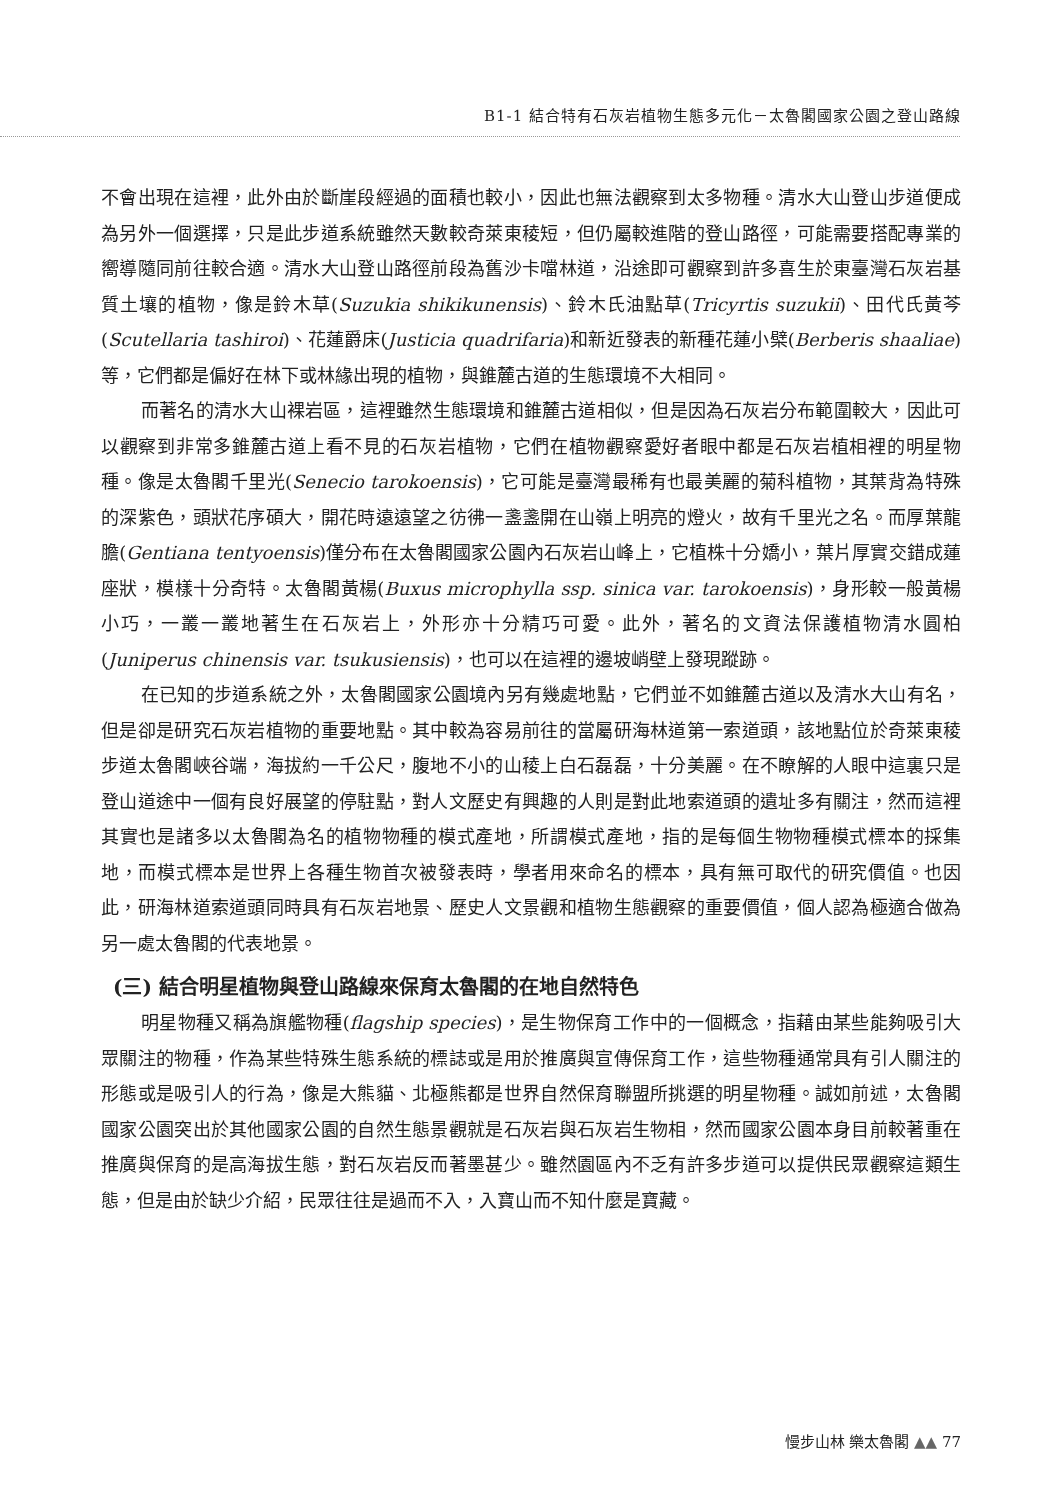B1-1 結合特有石灰岩植物生態多元化－太魯閣國家公園之登山路線
不會出現在這裡，此外由於斷崖段經過的面積也較小，因此也無法觀察到太多物種。清水大山登山步道便成為另外一個選擇，只是此步道系統雖然天數較奇萊東稜短，但仍屬較進階的登山路徑，可能需要搭配專業的嚮導隨同前往較合適。清水大山登山路徑前段為舊沙卡噹林道，沿途即可觀察到許多喜生於東臺灣石灰岩基質土壤的植物，像是鈴木草(Suzukia shikikunensis)、鈴木氏油點草(Tricyrtis suzukii)、田代氏黃芩(Scutellaria tashiroi)、花蓮爵床(Justicia quadrifaria)和新近發表的新種花蓮小檗(Berberis shaaliae)等，它們都是偏好在林下或林緣出現的植物，與錐麓古道的生態環境不大相同。
而著名的清水大山裸岩區，這裡雖然生態環境和錐麓古道相似，但是因為石灰岩分布範圍較大，因此可以觀察到非常多錐麓古道上看不見的石灰岩植物，它們在植物觀察愛好者眼中都是石灰岩植相裡的明星物種。像是太魯閣千里光(Senecio tarokoensis)，它可能是臺灣最稀有也最美麗的菊科植物，其葉背為特殊的深紫色，頭狀花序碩大，開花時遠遠望之彷彿一盞盞開在山嶺上明亮的燈火，故有千里光之名。而厚葉龍膽(Gentiana tentyoensis)僅分布在太魯閣國家公園內石灰岩山峰上，它植株十分嬌小，葉片厚實交錯成蓮座狀，模樣十分奇特。太魯閣黃楊(Buxus microphylla ssp. sinica var. tarokoensis)，身形較一般黃楊小巧，一叢一叢地著生在石灰岩上，外形亦十分精巧可愛。此外，著名的文資法保護植物清水圓柏(Juniperus chinensis var. tsukusiensis)，也可以在這裡的邊坡峭壁上發現蹤跡。
在已知的步道系統之外，太魯閣國家公園境內另有幾處地點，它們並不如錐麓古道以及清水大山有名，但是卻是研究石灰岩植物的重要地點。其中較為容易前往的當屬研海林道第一索道頭，該地點位於奇萊東稜步道太魯閣峽谷端，海拔約一千公尺，腹地不小的山稜上白石磊磊，十分美麗。在不瞭解的人眼中這裏只是登山道途中一個有良好展望的停駐點，對人文歷史有興趣的人則是對此地索道頭的遺址多有關注，然而這裡其實也是諸多以太魯閣為名的植物物種的模式產地，所謂模式產地，指的是每個生物物種模式標本的採集地，而模式標本是世界上各種生物首次被發表時，學者用來命名的標本，具有無可取代的研究價值。也因此，研海林道索道頭同時具有石灰岩地景、歷史人文景觀和植物生態觀察的重要價值，個人認為極適合做為另一處太魯閣的代表地景。
(三) 結合明星植物與登山路線來保育太魯閣的在地自然特色
明星物種又稱為旗艦物種(flagship species)，是生物保育工作中的一個概念，指藉由某些能夠吸引大眾關注的物種，作為某些特殊生態系統的標誌或是用於推廣與宣傳保育工作，這些物種通常具有引人關注的形態或是吸引人的行為，像是大熊貓、北極熊都是世界自然保育聯盟所挑選的明星物種。誠如前述，太魯閣國家公園突出於其他國家公園的自然生態景觀就是石灰岩與石灰岩生物相，然而國家公園本身目前較著重在推廣與保育的是高海拔生態，對石灰岩反而著墨甚少。雖然園區內不乏有許多步道可以提供民眾觀察這類生態，但是由於缺少介紹，民眾往往是過而不入，入寶山而不知什麼是寶藏。
慢步山林 樂太魯閣 ▲▲ 77